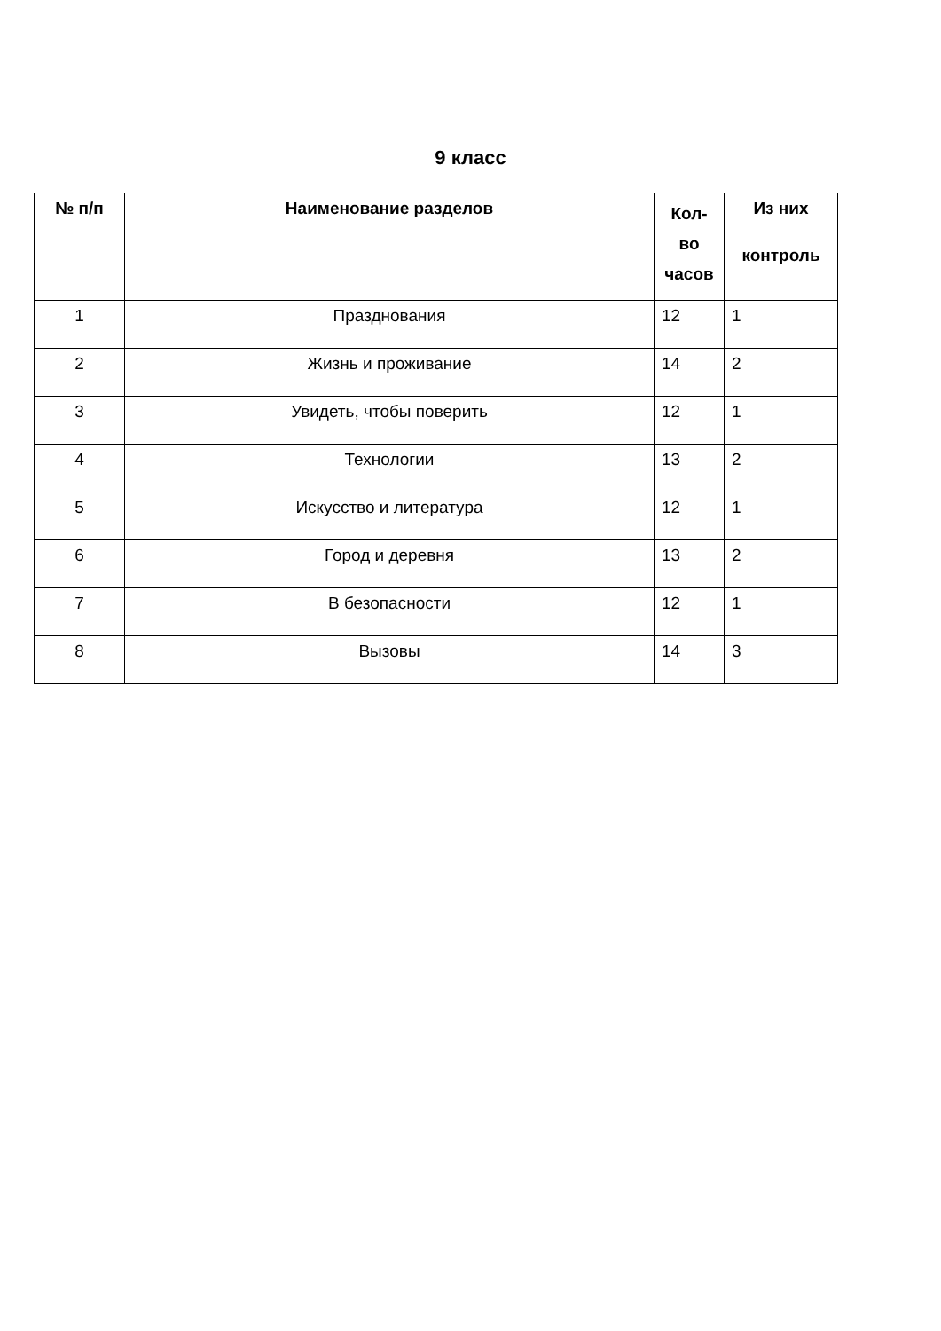9 класс
| № п/п | Наименование разделов | Кол-во часов | Из них |
| --- | --- | --- | --- |
| | | | контроль |
| 1 | Празднования | 12 | 1 |
| 2 | Жизнь и проживание | 14 | 2 |
| 3 | Увидеть, чтобы поверить | 12 | 1 |
| 4 | Технологии | 13 | 2 |
| 5 | Искусство и литература | 12 | 1 |
| 6 | Город и деревня | 13 | 2 |
| 7 | В безопасности | 12 | 1 |
| 8 | Вызовы | 14 | 3 |